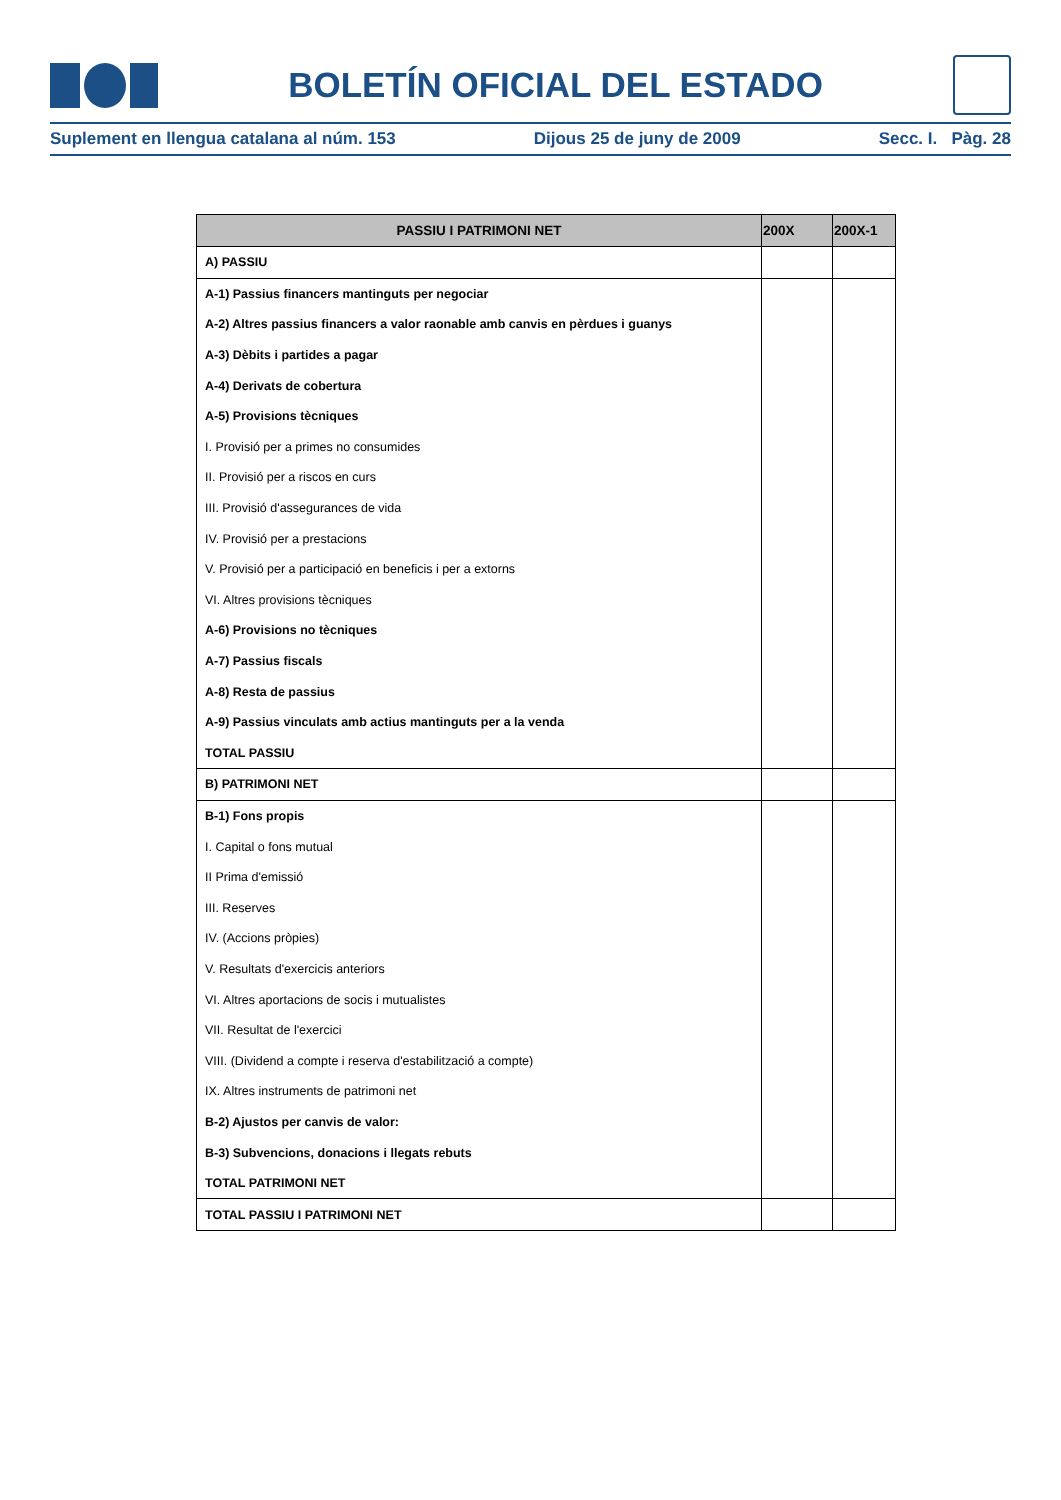BOLETÍN OFICIAL DEL ESTADO
Suplement en llengua catalana al núm. 153 Dijous 25 de juny de 2009 Secc. I. Pàg. 28
| PASSIU I PATRIMONI NET | 200X | 200X-1 |
| --- | --- | --- |
| A) PASSIU | | |
| A-1) Passius financers mantinguts per negociar | | |
| A-2) Altres passius financers a valor raonable amb canvis en pèrdues i guanys | | |
| A-3) Dèbits i partides a pagar | | |
| A-4) Derivats de cobertura | | |
| A-5) Provisions tècniques | | |
| I. Provisió per a primes no consumides | | |
| II. Provisió per a riscos en curs | | |
| III. Provisió d'assegurances de vida | | |
| IV. Provisió per a prestacions | | |
| V. Provisió per a participació en beneficis i per a extorns | | |
| VI. Altres provisions tècniques | | |
| A-6) Provisions no tècniques | | |
| A-7) Passius fiscals | | |
| A-8) Resta de passius | | |
| A-9) Passius vinculats amb actius mantinguts per a la venda | | |
| TOTAL PASSIU | | |
| B) PATRIMONI NET | | |
| B-1) Fons propis | | |
| I. Capital o fons mutual | | |
| II Prima d'emissió | | |
| III. Reserves | | |
| IV. (Accions pròpies) | | |
| V. Resultats d'exercicis anteriors | | |
| VI. Altres aportacions de socis i mutualistes | | |
| VII. Resultat de l'exercici | | |
| VIII. (Dividend a compte i reserva d'estabilització a compte) | | |
| IX. Altres instruments de patrimoni net | | |
| B-2) Ajustos per canvis de valor: | | |
| B-3) Subvencions, donacions i llegats rebuts | | |
| TOTAL PATRIMONI NET | | |
| TOTAL PASSIU I PATRIMONI NET | | |